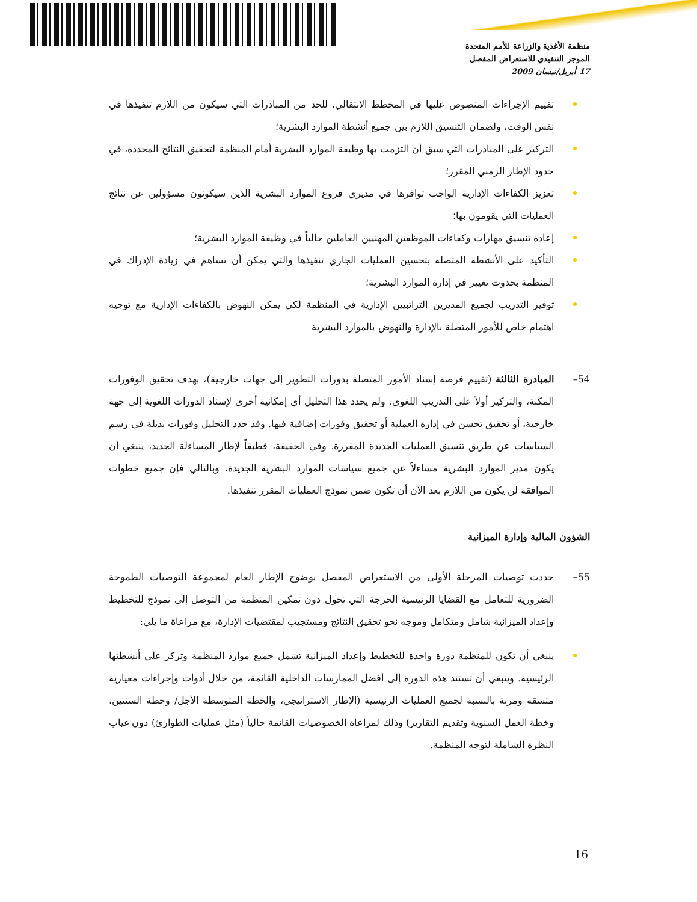منظمة الأغذية والزراعة للأمم المتحدة
الموجز التنفيذي للاستعراض المفصل
17 أبريل/نيسان 2009
تقييم الإجراءات المنصوص عليها في المخطط الانتقالي، للحد من المبادرات التي سيكون من اللازم تنفيذها في نفس الوقت، ولضمان التنسيق اللازم بين جميع أنشطة الموارد البشرية؛
التركيز على المبادرات التي سبق أن التزمت بها وظيفة الموارد البشرية أمام المنظمة لتحقيق النتائج المحددة، في حدود الإطار الزمني المقرر؛
تعزيز الكفاءات الإدارية الواجب توافرها في مديري فروع الموارد البشرية الذين سيكونون مسؤولين عن نتائج العمليات التي يقومون بها؛
إعادة تنسيق مهارات وكفاءات الموظفين المهنيين العاملين حالياً في وظيفة الموارد البشرية؛
التأكيد على الأنشطة المتصلة بتحسين العمليات الجاري تنفيذها والتي يمكن أن تساهم في زيادة الإدراك في المنظمة بحدوث تغيير في إدارة الموارد البشرية؛
توفير التدريب لجميع المديرين التراتبيين الإدارية في المنظمة لكي يمكن النهوض بالكفاءات الإدارية مع توجيه اهتمام خاص للأمور المتصلة بالإدارة والنهوض بالموارد البشرية
54– المبادرة الثالثة (تقييم فرصة إسناد الأمور المتصلة بدورات التطوير إلى جهات خارجية)، بهدف تحقيق الوفورات المكنة، والتركيز أولاً على التدريب اللغوي. ولم يحدد هذا التحليل أي إمكانية أخرى لإسناد الدورات اللغوية إلى جهة خارجية، أو تحقيق تحسن في إدارة العملية أو تحقيق وفورات إضافية فيها. وقد حدد التحليل وفورات بديلة في رسم السياسات عن طريق تنسيق العمليات الجديدة المقررة. وفي الحقيقة، فطبقاً لإطار المساءلة الجديد، ينبغي أن يكون مدير الموارد البشرية مساءلاً عن جميع سياسات الموارد البشرية الجديدة، وبالتالي فإن جميع خطوات الموافقة لن يكون من اللازم بعد الآن أن تكون ضمن نموذج العمليات المقرر تنفيذها.
الشؤون المالية وإدارة الميزانية
55– حددت توصيات المرحلة الأولى من الاستعراض المفصل بوضوح الإطار العام لمجموعة التوصيات الطموحة الضرورية للتعامل مع القضايا الرئيسية الحرجة التي تحول دون تمكين المنظمة من التوصل إلى نموذج للتخطيط وإعداد الميزانية شامل ومتكامل وموجه نحو تحقيق النتائج ومستجيب لمقتضيات الإدارة، مع مراعاة ما يلي:
ينبغي أن تكون للمنظمة دورة واحدة للتخطيط وإعداد الميزانية تشمل جميع موارد المنظمة وتركز على أنشطتها الرئيسية. وينبغي أن تستند هذه الدورة إلى أفضل الممارسات الداخلية القائمة، من خلال أدوات وإجراءات معيارية متسقة ومرنة بالنسبة لجميع العمليات الرئيسية (الإطار الاستراتيجي، والخطة المتوسطة الأجل/ وخطة السنتين، وخطة العمل السنوية وتقديم التقارير) وذلك لمراعاة الخصوصيات القائمة حالياً (مثل عمليات الطوارئ) دون غياب النظرة الشاملة لتوجه المنظمة.
16